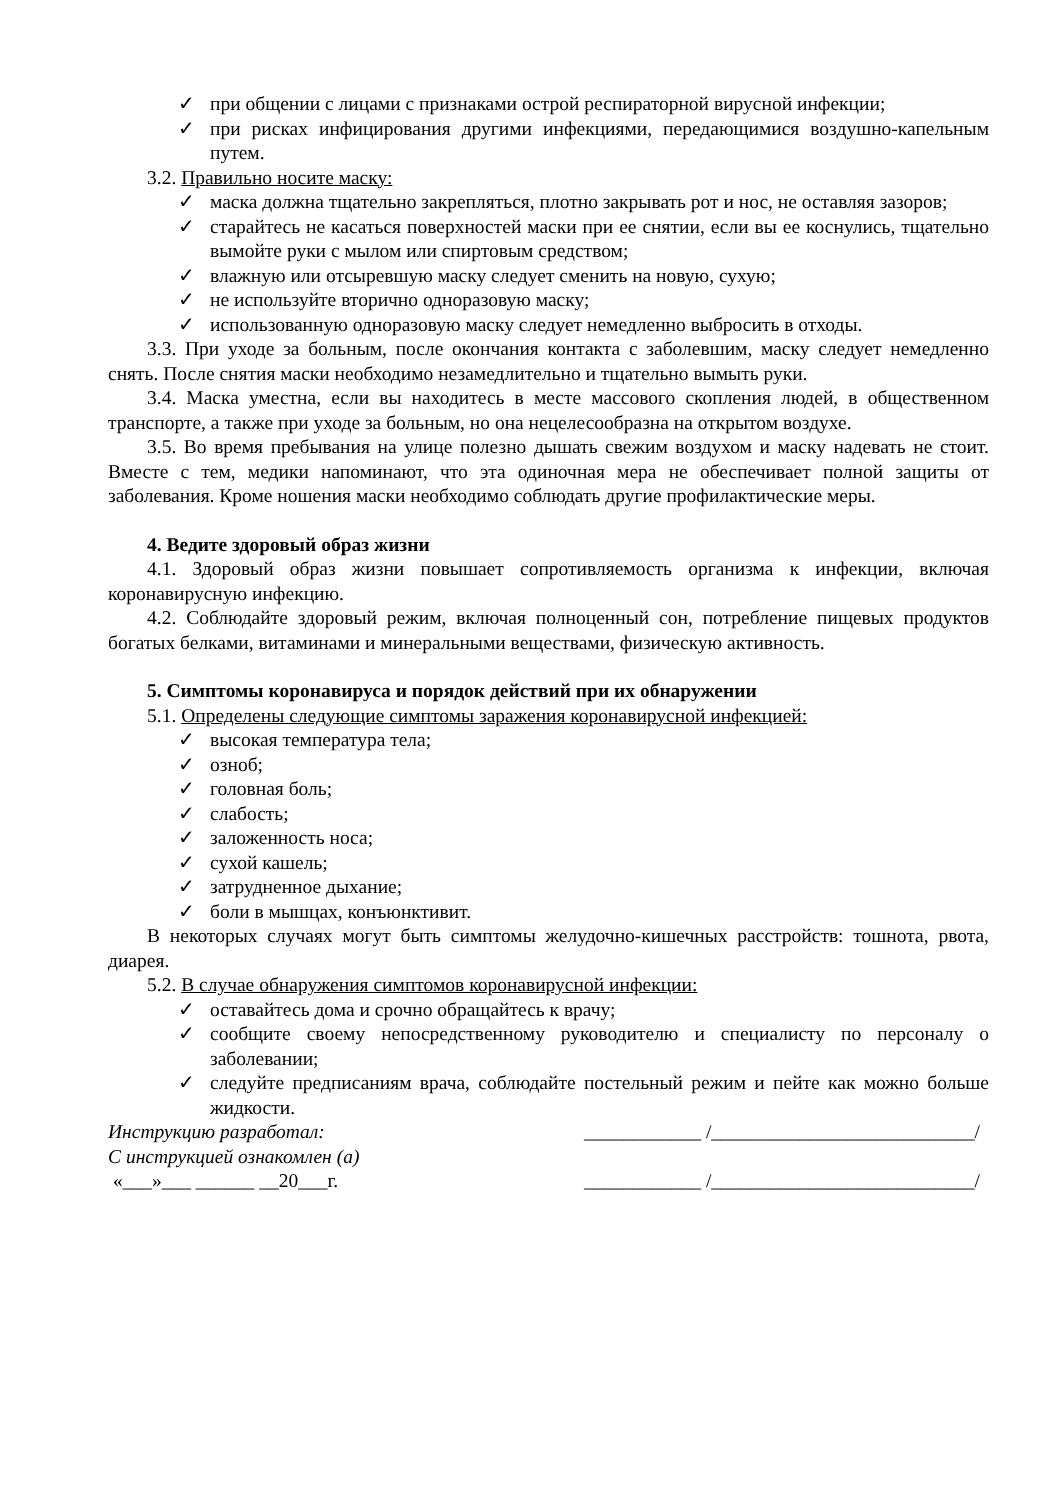✓ при общении с лицами с признаками острой респираторной вирусной инфекции;
✓ при рисках инфицирования другими инфекциями, передающимися воздушно-капельным путем.
3.2. Правильно носите маску:
✓ маска должна тщательно закрепляться, плотно закрывать рот и нос, не оставляя зазоров;
✓ старайтесь не касаться поверхностей маски при ее снятии, если вы ее коснулись, тщательно вымойте руки с мылом или спиртовым средством;
✓ влажную или отсыревшую маску следует сменить на новую, сухую;
✓ не используйте вторично одноразовую маску;
✓ использованную одноразовую маску следует немедленно выбросить в отходы.
3.3. При уходе за больным, после окончания контакта с заболевшим, маску следует немедленно снять. После снятия маски необходимо незамедлительно и тщательно вымыть руки.
3.4. Маска уместна, если вы находитесь в месте массового скопления людей, в общественном транспорте, а также при уходе за больным, но она нецелесообразна на открытом воздухе.
3.5. Во время пребывания на улице полезно дышать свежим воздухом и маску надевать не стоит. Вместе с тем, медики напоминают, что эта одиночная мера не обеспечивает полной защиты от заболевания. Кроме ношения маски необходимо соблюдать другие профилактические меры.
4. Ведите здоровый образ жизни
4.1. Здоровый образ жизни повышает сопротивляемость организма к инфекции, включая коронавирусную инфекцию.
4.2. Соблюдайте здоровый режим, включая полноценный сон, потребление пищевых продуктов богатых белками, витаминами и минеральными веществами, физическую активность.
5. Симптомы коронавируса и порядок действий при их обнаружении
5.1. Определены следующие симптомы заражения коронавирусной инфекцией:
✓ высокая температура тела;
✓ озноб;
✓ головная боль;
✓ слабость;
✓ заложенность носа;
✓ сухой кашель;
✓ затрудненное дыхание;
✓ боли в мышцах, конъюнктивит.
В некоторых случаях могут быть симптомы желудочно-кишечных расстройств: тошнота, рвота, диарея.
5.2. В случае обнаружения симптомов коронавирусной инфекции:
✓ оставайтесь дома и срочно обращайтесь к врачу;
✓ сообщите своему непосредственному руководителю и специалисту по персоналу о заболевании;
✓ следуйте предписаниям врача, соблюдайте постельный режим и пейте как можно больше жидкости.
Инструкцию разработал: ____________ /___________________________/
С инструкцией ознакомлен (а)
«___»___ ______ __20___г. ____________ /___________________________/